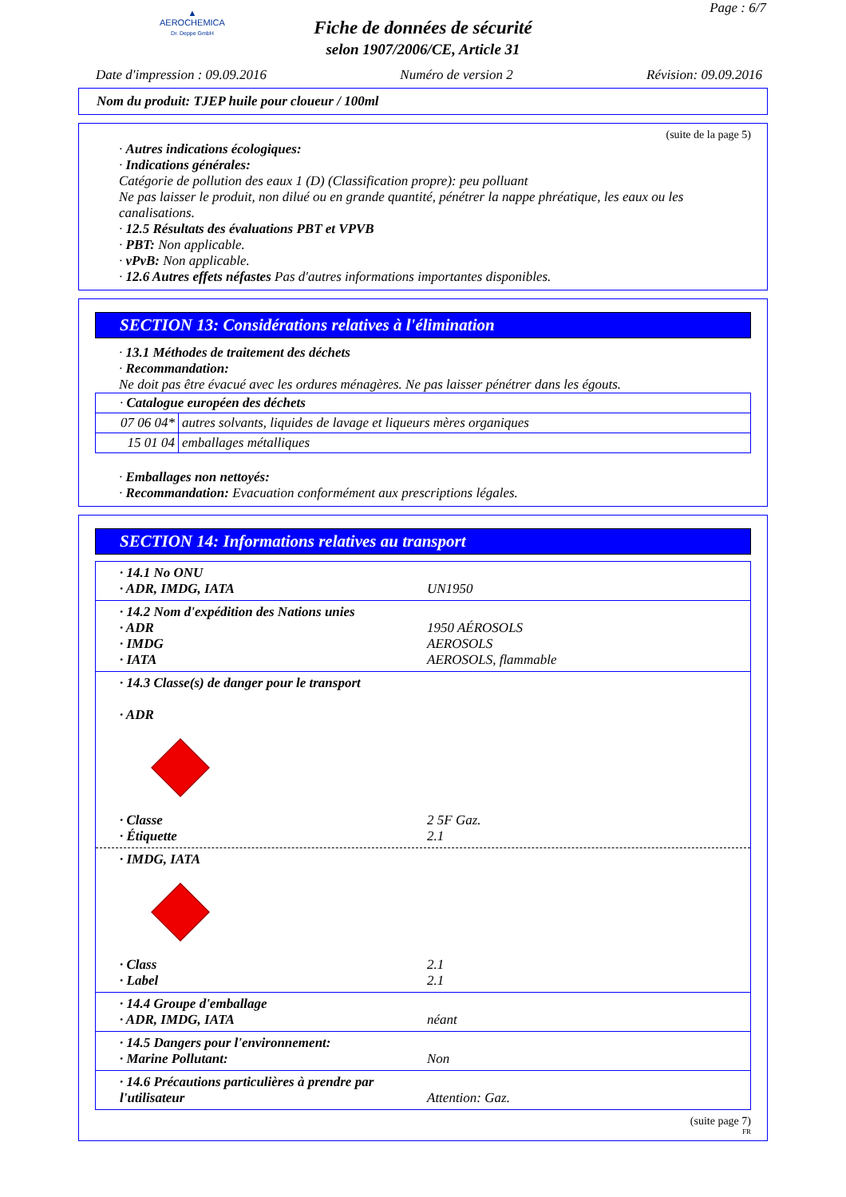▲
AEROCHEMICA
Dr. Deppe GmbH
Page : 6/7
Fiche de données de sécurité
selon 1907/2006/CE, Article 31
Date d'impression : 09.09.2016 Numéro de version 2 Révision: 09.09.2016
Nom du produit: TJEP huile pour cloueur / 100ml
(suite de la page 5)
· Autres indications écologiques:
· Indications générales:
Catégorie de pollution des eaux 1 (D) (Classification propre): peu polluant
Ne pas laisser le produit, non dilué ou en grande quantité, pénétrer la nappe phréatique, les eaux ou les canalisations.
· 12.5 Résultats des évaluations PBT et VPVB
· PBT: Non applicable.
· vPvB: Non applicable.
· 12.6 Autres effets néfastes Pas d'autres informations importantes disponibles.
SECTION 13: Considérations relatives à l'élimination
· 13.1 Méthodes de traitement des déchets
· Recommandation:
Ne doit pas être évacué avec les ordures ménagères. Ne pas laisser pénétrer dans les égouts.
| · Catalogue européen des déchets | |
| 07 06 04* | autres solvants, liquides de lavage et liqueurs mères organiques |
| 15 01 04 | emballages métalliques |
· Emballages non nettoyés:
· Recommandation: Evacuation conformément aux prescriptions légales.
SECTION 14: Informations relatives au transport
· 14.1 No ONU
· ADR, IMDG, IATA UN1950
· 14.2 Nom d'expédition des Nations unies
· ADR 1950 AÉROSOLS
· IMDG AEROSOLS
· IATA AEROSOLS, flammable
· 14.3 Classe(s) de danger pour le transport
· ADR
· Classe 2 5F Gaz.
· Étiquette 2.1
· IMDG, IATA
· Class 2.1
· Label 2.1
· 14.4 Groupe d'emballage
· ADR, IMDG, IATA néant
· 14.5 Dangers pour l'environnement:
· Marine Pollutant: Non
· 14.6 Précautions particulières à prendre par l'utilisateur Attention: Gaz.
(suite page 7)
FR